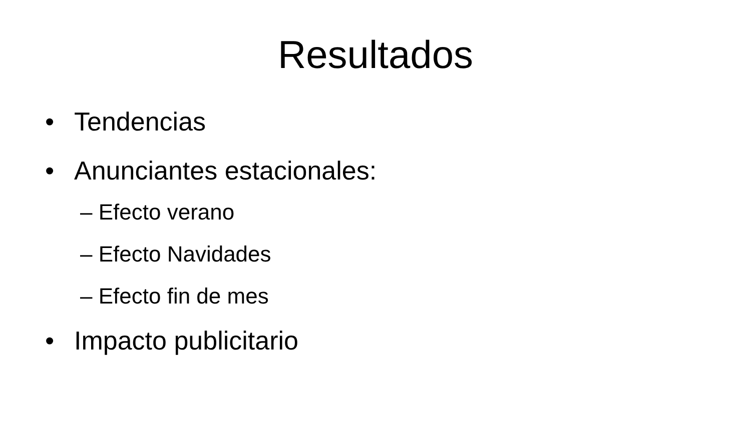Resultados
• Tendencias
• Anunciantes estacionales:
– Efecto verano
– Efecto Navidades
– Efecto fin de mes
• Impacto publicitario